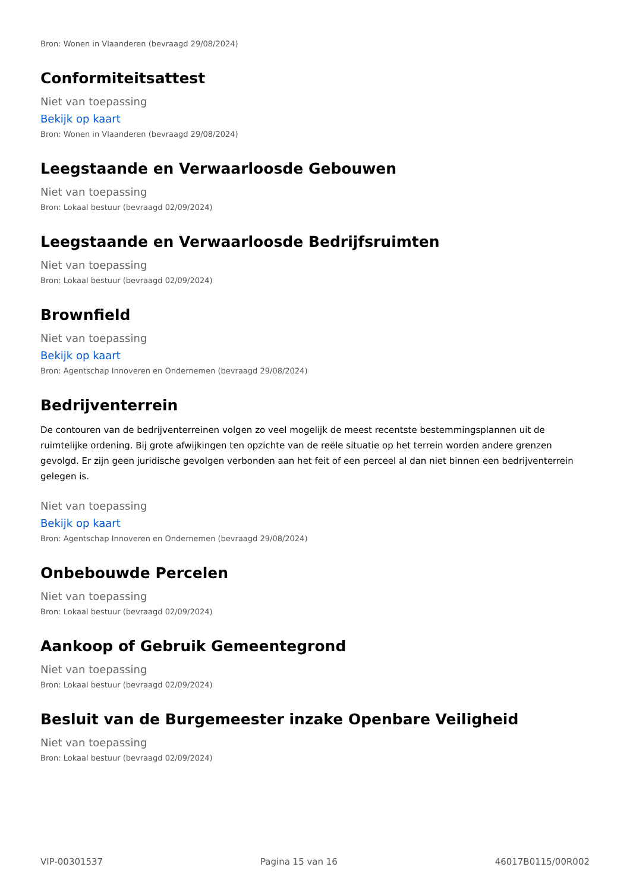Bron: Wonen in Vlaanderen (bevraagd 29/08/2024)
Conformiteitsattest
Niet van toepassing
Bekijk op kaart
Bron: Wonen in Vlaanderen (bevraagd 29/08/2024)
Leegstaande en Verwaarloosde Gebouwen
Niet van toepassing
Bron: Lokaal bestuur (bevraagd 02/09/2024)
Leegstaande en Verwaarloosde Bedrijfsruimten
Niet van toepassing
Bron: Lokaal bestuur (bevraagd 02/09/2024)
Brownfield
Niet van toepassing
Bekijk op kaart
Bron: Agentschap Innoveren en Ondernemen (bevraagd 29/08/2024)
Bedrijventerrein
De contouren van de bedrijventerreinen volgen zo veel mogelijk de meest recentste bestemmingsplannen uit de ruimtelijke ordening. Bij grote afwijkingen ten opzichte van de reële situatie op het terrein worden andere grenzen gevolgd. Er zijn geen juridische gevolgen verbonden aan het feit of een perceel al dan niet binnen een bedrijventerrein gelegen is.
Niet van toepassing
Bekijk op kaart
Bron: Agentschap Innoveren en Ondernemen (bevraagd 29/08/2024)
Onbebouwde Percelen
Niet van toepassing
Bron: Lokaal bestuur (bevraagd 02/09/2024)
Aankoop of Gebruik Gemeentegrond
Niet van toepassing
Bron: Lokaal bestuur (bevraagd 02/09/2024)
Besluit van de Burgemeester inzake Openbare Veiligheid
Niet van toepassing
Bron: Lokaal bestuur (bevraagd 02/09/2024)
VIP-00301537 Pagina 15 van 16 46017B0115/00R002